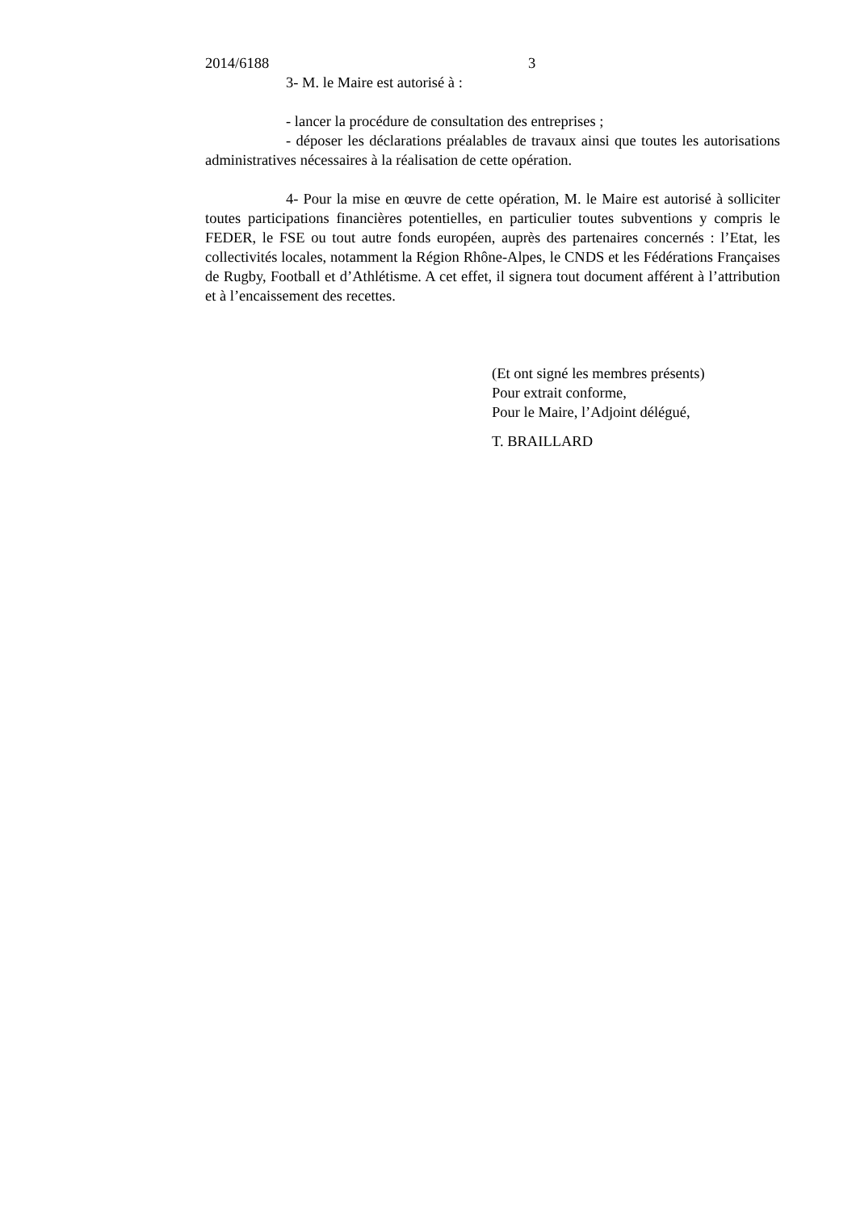2014/6188 3
3- M. le Maire est autorisé à :
- lancer la procédure de consultation des entreprises ;
- déposer les déclarations préalables de travaux ainsi que toutes les autorisations administratives nécessaires à la réalisation de cette opération.
4- Pour la mise en œuvre de cette opération, M. le Maire est autorisé à solliciter toutes participations financières potentielles, en particulier toutes subventions y compris le FEDER, le FSE ou tout autre fonds européen, auprès des partenaires concernés : l’Etat, les collectivités locales, notamment la Région Rhône-Alpes, le CNDS et les Fédérations Françaises de Rugby, Football et d’Athlétisme. A cet effet, il signera tout document afférent à l’attribution et à l’encaissement des recettes.
(Et ont signé les membres présents)
Pour extrait conforme,
Pour le Maire, l’Adjoint délégué,
T. BRAILLARD